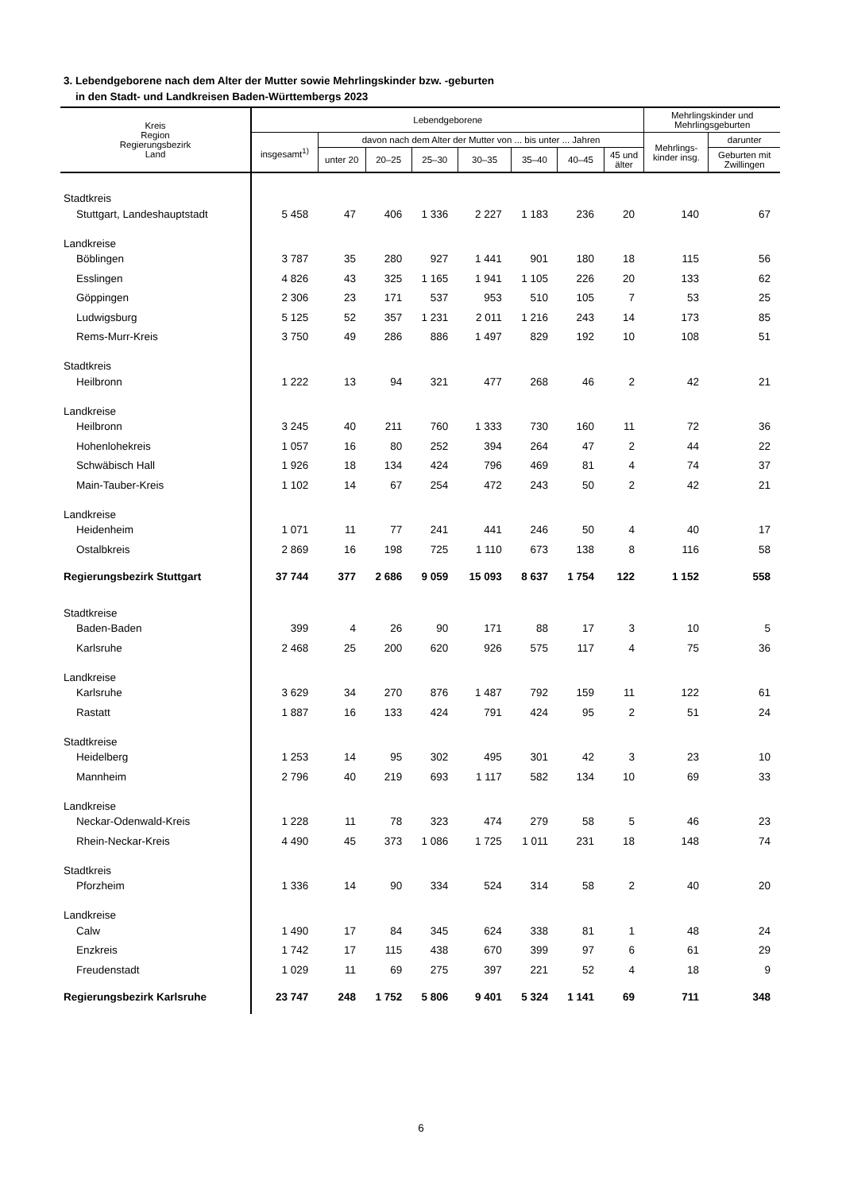3. Lebendgeborene nach dem Alter der Mutter sowie Mehrlingskinder bzw. -geburten
in den Stadt- und Landkreisen Baden-Württembergs 2023
| Kreis Region Regierungsbezirk Land | Lebendgeborene | | | | | | | | Mehrlingskinder und Mehrlingsgeburten | |
| --- | --- | --- | --- | --- | --- | --- | --- | --- | --- | --- |
| | insgesamt<sup>1)</sup> | davon nach dem Alter der Mutter von ... bis unter ... Jahren | | | | | | | Mehrlings- kinder insg. | darunter |
| | | unter 20 | 20–25 | 25–30 | 30–35 | 35–40 | 40–45 | 45 und älter | | Geburten mit Zwillingen |
| Stadtkreis | | | | | | | | | | |
| Stuttgart, Landeshauptstadt | 5 458 | 47 | 406 | 1 336 | 2 227 | 1 183 | 236 | 20 | 140 | 67 |
| Landkreise | | | | | | | | | | |
| Böblingen | 3 787 | 35 | 280 | 927 | 1 441 | 901 | 180 | 18 | 115 | 56 |
| Esslingen | 4 826 | 43 | 325 | 1 165 | 1 941 | 1 105 | 226 | 20 | 133 | 62 |
| Göppingen | 2 306 | 23 | 171 | 537 | 953 | 510 | 105 | 7 | 53 | 25 |
| Ludwigsburg | 5 125 | 52 | 357 | 1 231 | 2 011 | 1 216 | 243 | 14 | 173 | 85 |
| Rems-Murr-Kreis | 3 750 | 49 | 286 | 886 | 1 497 | 829 | 192 | 10 | 108 | 51 |
| Stadtkreis | | | | | | | | | | |
| Heilbronn | 1 222 | 13 | 94 | 321 | 477 | 268 | 46 | 2 | 42 | 21 |
| Landkreise | | | | | | | | | | |
| Heilbronn | 3 245 | 40 | 211 | 760 | 1 333 | 730 | 160 | 11 | 72 | 36 |
| Hohenlohekreis | 1 057 | 16 | 80 | 252 | 394 | 264 | 47 | 2 | 44 | 22 |
| Schwäbisch Hall | 1 926 | 18 | 134 | 424 | 796 | 469 | 81 | 4 | 74 | 37 |
| Main-Tauber-Kreis | 1 102 | 14 | 67 | 254 | 472 | 243 | 50 | 2 | 42 | 21 |
| Landkreise | | | | | | | | | | |
| Heidenheim | 1 071 | 11 | 77 | 241 | 441 | 246 | 50 | 4 | 40 | 17 |
| Ostalbkreis | 2 869 | 16 | 198 | 725 | 1 110 | 673 | 138 | 8 | 116 | 58 |
| Regierungsbezirk Stuttgart | 37 744 | 377 | 2 686 | 9 059 | 15 093 | 8 637 | 1 754 | 122 | 1 152 | 558 |
| Stadtkreise | | | | | | | | | | |
| Baden-Baden | 399 | 4 | 26 | 90 | 171 | 88 | 17 | 3 | 10 | 5 |
| Karlsruhe | 2 468 | 25 | 200 | 620 | 926 | 575 | 117 | 4 | 75 | 36 |
| Landkreise | | | | | | | | | | |
| Karlsruhe | 3 629 | 34 | 270 | 876 | 1 487 | 792 | 159 | 11 | 122 | 61 |
| Rastatt | 1 887 | 16 | 133 | 424 | 791 | 424 | 95 | 2 | 51 | 24 |
| Stadtkreise | | | | | | | | | | |
| Heidelberg | 1 253 | 14 | 95 | 302 | 495 | 301 | 42 | 3 | 23 | 10 |
| Mannheim | 2 796 | 40 | 219 | 693 | 1 117 | 582 | 134 | 10 | 69 | 33 |
| Landkreise | | | | | | | | | | |
| Neckar-Odenwald-Kreis | 1 228 | 11 | 78 | 323 | 474 | 279 | 58 | 5 | 46 | 23 |
| Rhein-Neckar-Kreis | 4 490 | 45 | 373 | 1 086 | 1 725 | 1 011 | 231 | 18 | 148 | 74 |
| Stadtkreis | | | | | | | | | | |
| Pforzheim | 1 336 | 14 | 90 | 334 | 524 | 314 | 58 | 2 | 40 | 20 |
| Landkreise | | | | | | | | | | |
| Calw | 1 490 | 17 | 84 | 345 | 624 | 338 | 81 | 1 | 48 | 24 |
| Enzkreis | 1 742 | 17 | 115 | 438 | 670 | 399 | 97 | 6 | 61 | 29 |
| Freudenstadt | 1 029 | 11 | 69 | 275 | 397 | 221 | 52 | 4 | 18 | 9 |
| Regierungsbezirk Karlsruhe | 23 747 | 248 | 1 752 | 5 806 | 9 401 | 5 324 | 1 141 | 69 | 711 | 348 |
6